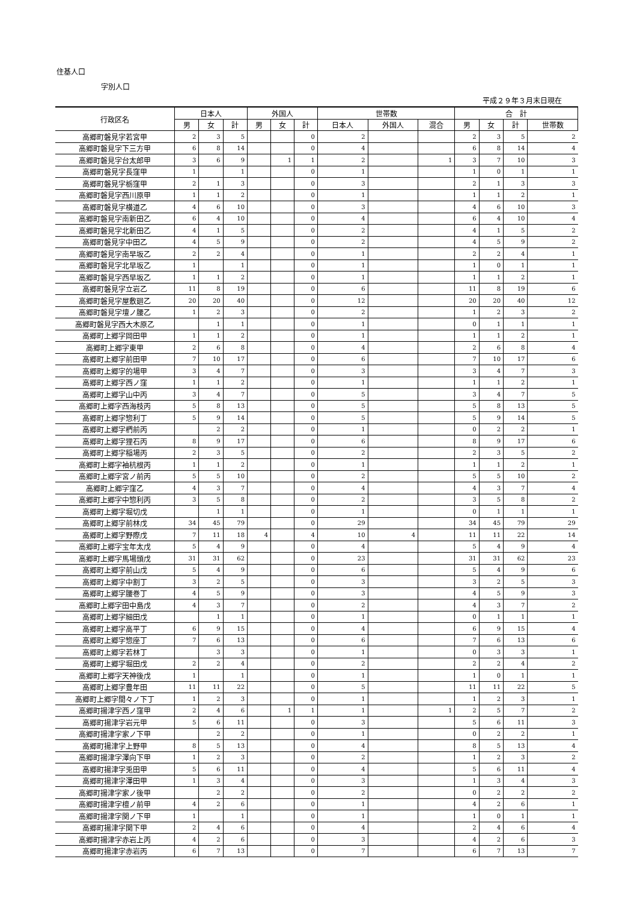住基人口
字別人口
平成２９年３月末日現在
| 行政区名 | 日本人 | | | 外国人 | | | 世帯数 | | | 合 計 | | | |
| --- | --- | --- | --- | --- | --- | --- | --- | --- | --- | --- | --- | --- | --- |
| | 男 | 女 | 計 | 男 | 女 | 計 | 日本人 | 外国人 | 混合 | 男 | 女 | 計 | 世帯数 |
| 高郷町磐見字若宮甲 | 2 | 3 | 5 | | | 0 | 2 | | | 2 | 3 | 5 | 2 |
| 高郷町磐見字下三方甲 | 6 | 8 | 14 | | | 0 | 4 | | | 6 | 8 | 14 | 4 |
| 高郷町磐見字台太郎甲 | 3 | 6 | 9 | | 1 | 1 | 2 | | 1 | 3 | 7 | 10 | 3 |
| 高郷町磐見字長窪甲 | 1 | | 1 | | | 0 | 1 | | | 1 | 0 | 1 | 1 |
| 高郷町磐見字栃窪甲 | 2 | 1 | 3 | | | 0 | 3 | | | 2 | 1 | 3 | 3 |
| 高郷町磐見字西川原甲 | 1 | 1 | 2 | | | 0 | 1 | | | 1 | 1 | 2 | 1 |
| 高郷町磐見字横道乙 | 4 | 6 | 10 | | | 0 | 3 | | | 4 | 6 | 10 | 3 |
| 高郷町磐見字南新田乙 | 6 | 4 | 10 | | | 0 | 4 | | | 6 | 4 | 10 | 4 |
| 高郷町磐見字北新田乙 | 4 | 1 | 5 | | | 0 | 2 | | | 4 | 1 | 5 | 2 |
| 高郷町磐見字中田乙 | 4 | 5 | 9 | | | 0 | 2 | | | 4 | 5 | 9 | 2 |
| 高郷町磐見字南早坂乙 | 2 | 2 | 4 | | | 0 | 1 | | | 2 | 2 | 4 | 1 |
| 高郷町磐見字北早坂乙 | 1 | | 1 | | | 0 | 1 | | | 1 | 0 | 1 | 1 |
| 高郷町磐見字西早坂乙 | 1 | 1 | 2 | | | 0 | 1 | | | 1 | 1 | 2 | 1 |
| 高郷町磐見字立岩乙 | 11 | 8 | 19 | | | 0 | 6 | | | 11 | 8 | 19 | 6 |
| 高郷町磐見字屋敷廻乙 | 20 | 20 | 40 | | | 0 | 12 | | | 20 | 20 | 40 | 12 |
| 高郷町磐見字壇ノ腰乙 | 1 | 2 | 3 | | | 0 | 2 | | | 1 | 2 | 3 | 2 |
| 高郷町磐見字西大木原乙 | | 1 | 1 | | | 0 | 1 | | | 0 | 1 | 1 | 1 |
| 高郷町上郷字岡田甲 | 1 | 1 | 2 | | | 0 | 1 | | | 1 | 1 | 2 | 1 |
| 高郷町上郷字東甲 | 2 | 6 | 8 | | | 0 | 4 | | | 2 | 6 | 8 | 4 |
| 高郷町上郷字前田甲 | 7 | 10 | 17 | | | 0 | 6 | | | 7 | 10 | 17 | 6 |
| 高郷町上郷字的場甲 | 3 | 4 | 7 | | | 0 | 3 | | | 3 | 4 | 7 | 3 |
| 高郷町上郷字西ノ窪 | 1 | 1 | 2 | | | 0 | 1 | | | 1 | 1 | 2 | 1 |
| 高郷町上郷字山中丙 | 3 | 4 | 7 | | | 0 | 5 | | | 3 | 4 | 7 | 5 |
| 高郷町上郷字西海枝丙 | 5 | 8 | 13 | | | 0 | 5 | | | 5 | 8 | 13 | 5 |
| 高郷町上郷字惣利丁 | 5 | 9 | 14 | | | 0 | 5 | | | 5 | 9 | 14 | 5 |
| 高郷町上郷字椚前丙 | | 2 | 2 | | | 0 | 1 | | | 0 | 2 | 2 | 1 |
| 高郷町上郷字狸石丙 | 8 | 9 | 17 | | | 0 | 6 | | | 8 | 9 | 17 | 6 |
| 高郷町上郷字稲場丙 | 2 | 3 | 5 | | | 0 | 2 | | | 2 | 3 | 5 | 2 |
| 高郷町上郷字袖杭根丙 | 1 | 1 | 2 | | | 0 | 1 | | | 1 | 1 | 2 | 1 |
| 高郷町上郷字宮ノ前丙 | 5 | 5 | 10 | | | 0 | 2 | | | 5 | 5 | 10 | 2 |
| 高郷町上郷字窪乙 | 4 | 3 | 7 | | | 0 | 4 | | | 4 | 3 | 7 | 4 |
| 高郷町上郷字中惣利丙 | 3 | 5 | 8 | | | 0 | 2 | | | 3 | 5 | 8 | 2 |
| 高郷町上郷字堀切戊 | | 1 | 1 | | | 0 | 1 | | | 0 | 1 | 1 | 1 |
| 高郷町上郷字前林戊 | 34 | 45 | 79 | | | 0 | 29 | | | 34 | 45 | 79 | 29 |
| 高郷町上郷字野際戊 | 7 | 11 | 18 | 4 | | 4 | 10 | 4 | | 11 | 11 | 22 | 14 |
| 高郷町上郷字宝年太戊 | 5 | 4 | 9 | | | 0 | 4 | | | 5 | 4 | 9 | 4 |
| 高郷町上郷字馬場頭戊 | 31 | 31 | 62 | | | 0 | 23 | | | 31 | 31 | 62 | 23 |
| 高郷町上郷字前山戊 | 5 | 4 | 9 | | | 0 | 6 | | | 5 | 4 | 9 | 6 |
| 高郷町上郷字中割丁 | 3 | 2 | 5 | | | 0 | 3 | | | 3 | 2 | 5 | 3 |
| 高郷町上郷字腰巻丁 | 4 | 5 | 9 | | | 0 | 3 | | | 4 | 5 | 9 | 3 |
| 高郷町上郷字田中島戊 | 4 | 3 | 7 | | | 0 | 2 | | | 4 | 3 | 7 | 2 |
| 高郷町上郷字細田戊 | | 1 | 1 | | | 0 | 1 | | | 0 | 1 | 1 | 1 |
| 高郷町上郷字高平丁 | 6 | 9 | 15 | | | 0 | 4 | | | 6 | 9 | 15 | 4 |
| 高郷町上郷字惣座丁 | 7 | 6 | 13 | | | 0 | 6 | | | 7 | 6 | 13 | 6 |
| 高郷町上郷字若林丁 | | 3 | 3 | | | 0 | 1 | | | 0 | 3 | 3 | 1 |
| 高郷町上郷字堀田戊 | 2 | 2 | 4 | | | 0 | 2 | | | 2 | 2 | 4 | 2 |
| 高郷町上郷字天神後戊 | 1 | | 1 | | | 0 | 1 | | | 1 | 0 | 1 | 1 |
| 高郷町上郷字豊年田 | 11 | 11 | 22 | | | 0 | 5 | | | 11 | 11 | 22 | 5 |
| 高郷町上郷字間々ノ下丁 | 1 | 2 | 3 | | | 0 | 1 | | | 1 | 2 | 3 | 1 |
| 高郷町揚津字西ノ窪甲 | 2 | 4 | 6 | | 1 | 1 | 1 | | 1 | 2 | 5 | 7 | 2 |
| 高郷町揚津字岩元甲 | 5 | 6 | 11 | | | 0 | 3 | | | 5 | 6 | 11 | 3 |
| 高郷町揚津字家ノ下甲 | | 2 | 2 | | | 0 | 1 | | | 0 | 2 | 2 | 1 |
| 高郷町揚津字上野甲 | 8 | 5 | 13 | | | 0 | 4 | | | 8 | 5 | 13 | 4 |
| 高郷町揚津字澤向下甲 | 1 | 2 | 3 | | | 0 | 2 | | | 1 | 2 | 3 | 2 |
| 高郷町揚津字兎田甲 | 5 | 6 | 11 | | | 0 | 4 | | | 5 | 6 | 11 | 4 |
| 高郷町揚津字澤田甲 | 1 | 3 | 4 | | | 0 | 3 | | | 1 | 3 | 4 | 3 |
| 高郷町揚津字家ノ後甲 | | 2 | 2 | | | 0 | 2 | | | 0 | 2 | 2 | 2 |
| 高郷町揚津字檀ノ前甲 | 4 | 2 | 6 | | | 0 | 1 | | | 4 | 2 | 6 | 1 |
| 高郷町揚津字関ノ下甲 | 1 | | 1 | | | 0 | 1 | | | 1 | 0 | 1 | 1 |
| 高郷町揚津字関下甲 | 2 | 4 | 6 | | | 0 | 4 | | | 2 | 4 | 6 | 4 |
| 高郷町揚津字赤岩上丙 | 4 | 2 | 6 | | | 0 | 3 | | | 4 | 2 | 6 | 3 |
| 高郷町揚津字赤岩丙 | 6 | 7 | 13 | | | 0 | 7 | | | 6 | 7 | 13 | 7 |